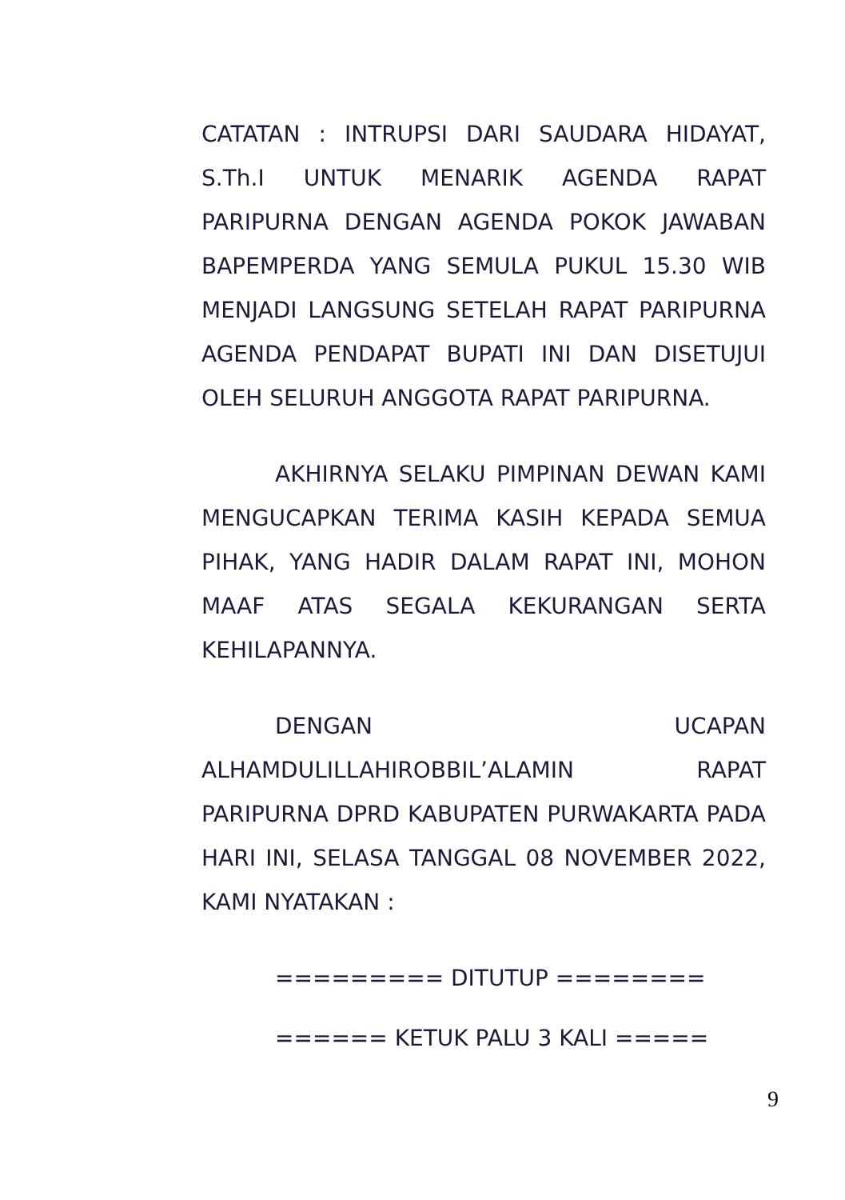CATATAN : INTRUPSI DARI SAUDARA HIDAYAT, S.Th.I UNTUK MENARIK AGENDA RAPAT PARIPURNA DENGAN AGENDA POKOK JAWABAN BAPEMPERDA YANG SEMULA PUKUL 15.30 WIB MENJADI LANGSUNG SETELAH RAPAT PARIPURNA AGENDA PENDAPAT BUPATI INI DAN DISETUJUI OLEH SELURUH ANGGOTA RAPAT PARIPURNA.
AKHIRNYA SELAKU PIMPINAN DEWAN KAMI MENGUCAPKAN TERIMA KASIH KEPADA SEMUA PIHAK, YANG HADIR DALAM RAPAT INI, MOHON MAAF ATAS SEGALA KEKURANGAN SERTA KEHILAPANNYA.
DENGAN UCAPAN ALHAMDULILLAHIROBBIL’ALAMIN RAPAT PARIPURNA DPRD KABUPATEN PURWAKARTA PADA HARI INI, SELASA TANGGAL 08 NOVEMBER 2022, KAMI NYATAKAN :
========= DITUTUP ========
====== KETUK PALU 3 KALI =====
9